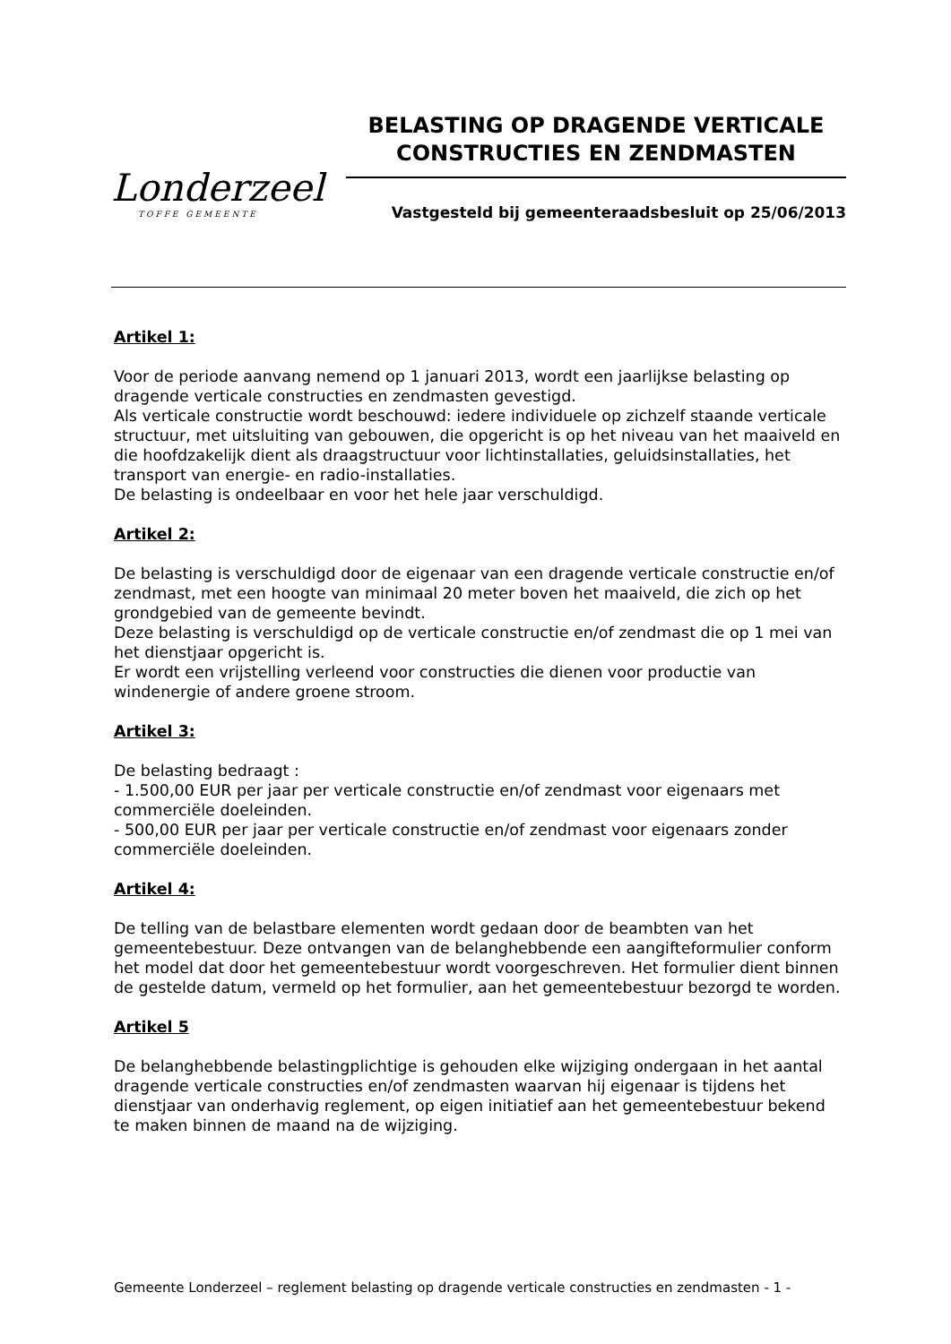Londerzeel
TOFFE GEMEENTE
BELASTING OP DRAGENDE VERTICALE CONSTRUCTIES EN ZENDMASTEN
Vastgesteld bij gemeenteraadsbesluit op 25/06/2013
Artikel 1:
Voor de periode aanvang nemend op 1 januari 2013, wordt een jaarlijkse belasting op dragende verticale constructies en zendmasten gevestigd.
Als verticale constructie wordt beschouwd: iedere individuele op zichzelf staande verticale structuur, met uitsluiting van gebouwen, die opgericht is op het niveau van het maaiveld en die hoofdzakelijk dient als draagstructuur voor lichtinstallaties, geluidsinstallaties, het transport van energie- en radio-installaties.
De belasting is ondeelbaar en voor het hele jaar verschuldigd.
Artikel 2:
De belasting is verschuldigd door de eigenaar van een dragende verticale constructie en/of zendmast, met een hoogte van minimaal 20 meter boven het maaiveld, die zich op het grondgebied van de gemeente bevindt.
Deze belasting is verschuldigd op de verticale constructie en/of zendmast die op 1 mei van het dienstjaar opgericht is.
Er wordt een vrijstelling verleend voor constructies die dienen voor productie van windenergie of andere groene stroom.
Artikel 3:
De belasting bedraagt :
- 1.500,00 EUR per jaar per verticale constructie en/of zendmast voor eigenaars met commerciële doeleinden.
- 500,00 EUR per jaar per verticale constructie en/of zendmast voor eigenaars zonder commerciële doeleinden.
Artikel 4:
De telling van de belastbare elementen wordt gedaan door de beambten van het gemeentebestuur. Deze ontvangen van de belanghebbende een aangifteformulier conform het model dat door het gemeentebestuur wordt voorgeschreven. Het formulier dient binnen de gestelde datum, vermeld op het formulier, aan het gemeentebestuur bezorgd te worden.
Artikel 5
De belanghebbende belastingplichtige is gehouden elke wijziging ondergaan in het aantal dragende verticale constructies en/of zendmasten waarvan hij eigenaar is tijdens het dienstjaar van onderhavig reglement, op eigen initiatief aan het gemeentebestuur bekend te maken binnen de maand na de wijziging.
Gemeente Londerzeel – reglement belasting op dragende verticale constructies en zendmasten - 1 -